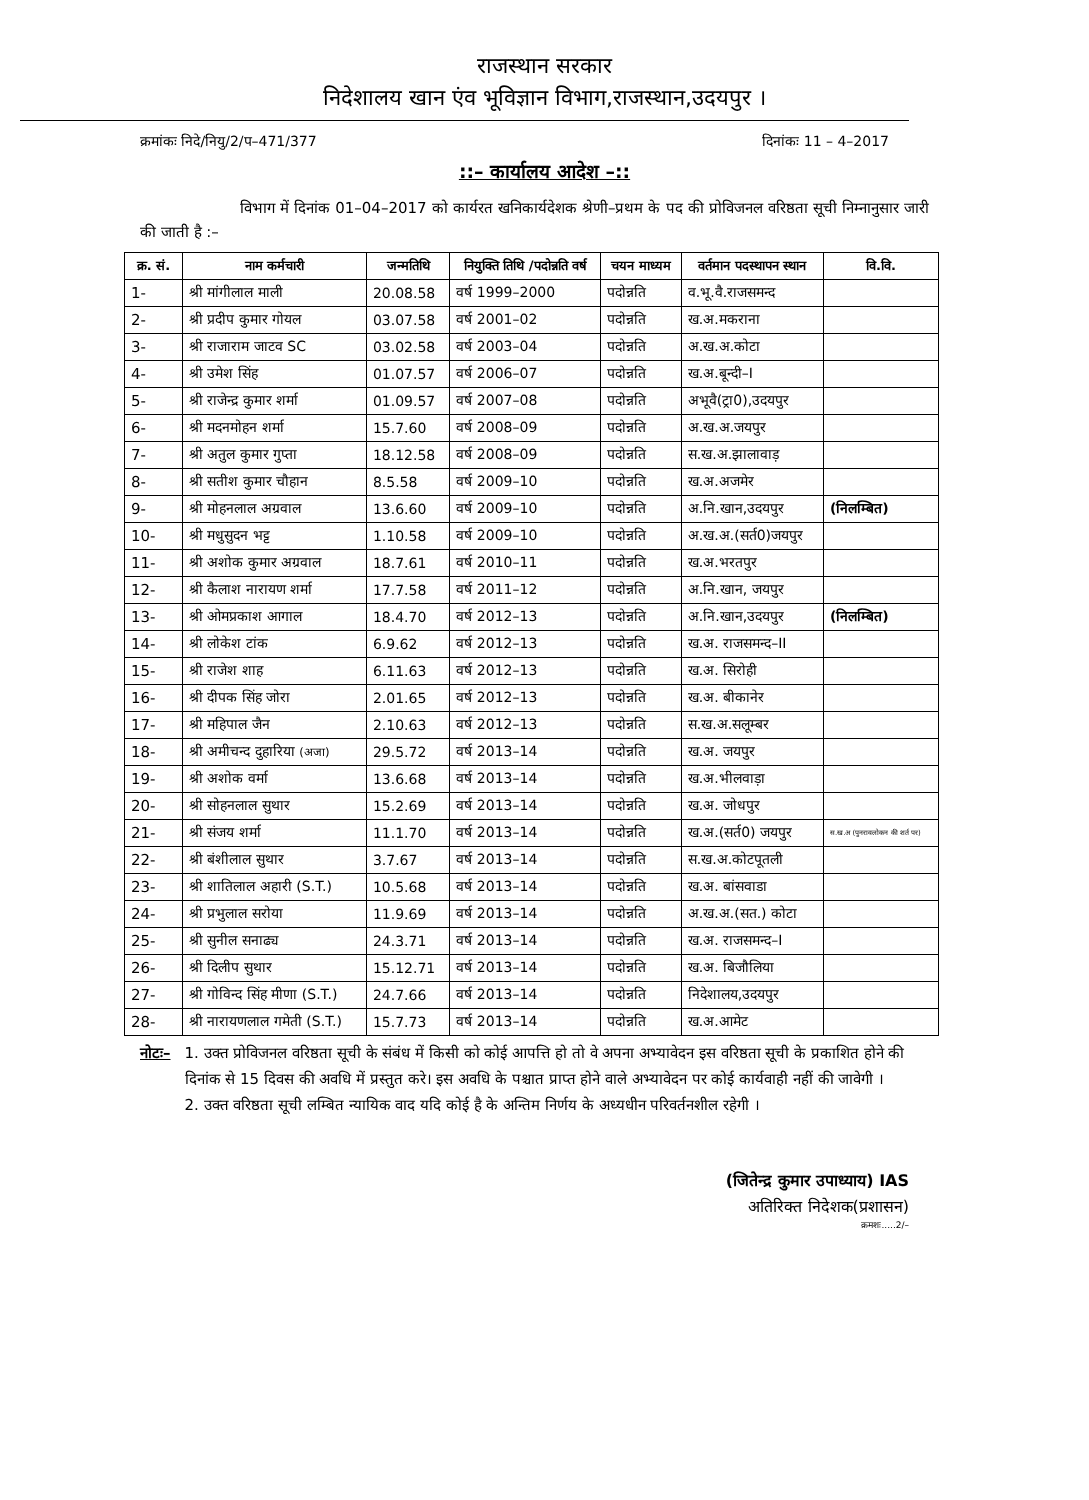राजस्थान सरकार
निदेशालय खान एंव भूविज्ञान विभाग,राजस्थान,उदयपुर ।
क्रमांकः निदे/नियु/2/प–471/377 दिनांकः 11 – 4–2017
::– कार्यालय आदेश –::
विभाग में दिनांक 01–04–2017 को कार्यरत खनिकार्यदेशक श्रेणी–प्रथम के पद की प्रोविजनल वरिष्ठता सूची निम्नानुसार जारी की जाती है :–
| क्र. सं. | नाम कर्मचारी | जन्मतिथि | नियुक्ति तिथि /पदोन्नति वर्ष | चयन माध्यम | वर्तमान पदस्थापन स्थान | वि.वि. |
| --- | --- | --- | --- | --- | --- | --- |
| 1- | श्री मांगीलाल माली | 20.08.58 | वर्ष 1999–2000 | पदोन्नति | व.भू.वै.राजसमन्द | |
| 2- | श्री प्रदीप कुमार गोयल | 03.07.58 | वर्ष 2001–02 | पदोन्नति | ख.अ.मकराना | |
| 3- | श्री राजाराम जाटव SC | 03.02.58 | वर्ष 2003–04 | पदोन्नति | अ.ख.अ.कोटा | |
| 4- | श्री उमेश सिंह | 01.07.57 | वर्ष 2006–07 | पदोन्नति | ख.अ.बून्दी–I | |
| 5- | श्री राजेन्द्र कुमार शर्मा | 01.09.57 | वर्ष 2007–08 | पदोन्नति | अभूवै(ट्रा0),उदयपुर | |
| 6- | श्री मदनमोहन शर्मा | 15.7.60 | वर्ष 2008–09 | पदोन्नति | अ.ख.अ.जयपुर | |
| 7- | श्री अतुल कुमार गुप्ता | 18.12.58 | वर्ष 2008–09 | पदोन्नति | स.ख.अ.झालावाड़ | |
| 8- | श्री सतीश कुमार चौहान | 8.5.58 | वर्ष 2009–10 | पदोन्नति | ख.अ.अजमेर | |
| 9- | श्री मोहनलाल अग्रवाल | 13.6.60 | वर्ष 2009–10 | पदोन्नति | अ.नि.खान,उदयपुर | (निलम्बित) |
| 10- | श्री मधुसुदन भट्ट | 1.10.58 | वर्ष 2009–10 | पदोन्नति | अ.ख.अ.(सर्त0)जयपुर | |
| 11- | श्री अशोक कुमार अग्रवाल | 18.7.61 | वर्ष 2010–11 | पदोन्नति | ख.अ.भरतपुर | |
| 12- | श्री कैलाश नारायण शर्मा | 17.7.58 | वर्ष 2011–12 | पदोन्नति | अ.नि.खान, जयपुर | |
| 13- | श्री ओमप्रकाश आगाल | 18.4.70 | वर्ष 2012–13 | पदोन्नति | अ.नि.खान,उदयपुर | (निलम्बित) |
| 14- | श्री लोकेश टांक | 6.9.62 | वर्ष 2012–13 | पदोन्नति | ख.अ. राजसमन्द–II | |
| 15- | श्री राजेश शाह | 6.11.63 | वर्ष 2012–13 | पदोन्नति | ख.अ. सिरोही | |
| 16- | श्री दीपक सिंह जोरा | 2.01.65 | वर्ष 2012–13 | पदोन्नति | ख.अ. बीकानेर | |
| 17- | श्री महिपाल जैन | 2.10.63 | वर्ष 2012–13 | पदोन्नति | स.ख.अ.सलूम्बर | |
| 18- | श्री अमीचन्द दुहारिया (अजा) | 29.5.72 | वर्ष 2013–14 | पदोन्नति | ख.अ. जयपुर | |
| 19- | श्री अशोक वर्मा | 13.6.68 | वर्ष 2013–14 | पदोन्नति | ख.अ.भीलवाड़ा | |
| 20- | श्री सोहनलाल सुथार | 15.2.69 | वर्ष 2013–14 | पदोन्नति | ख.अ. जोधपुर | |
| 21- | श्री संजय शर्मा | 11.1.70 | वर्ष 2013–14 | पदोन्नति | ख.अ.(सर्त0) जयपुर | स.ख.अ (पुनरावलोकन की शर्त पर) |
| 22- | श्री बंशीलाल सुथार | 3.7.67 | वर्ष 2013–14 | पदोन्नति | स.ख.अ.कोटपूतली | |
| 23- | श्री शातिलाल अहारी (S.T.) | 10.5.68 | वर्ष 2013–14 | पदोन्नति | ख.अ. बांसवाडा | |
| 24- | श्री प्रभुलाल सरोया | 11.9.69 | वर्ष 2013–14 | पदोन्नति | अ.ख.अ.(सत.) कोटा | |
| 25- | श्री सुनील सनाढ्य | 24.3.71 | वर्ष 2013–14 | पदोन्नति | ख.अ. राजसमन्द–I | |
| 26- | श्री दिलीप सुथार | 15.12.71 | वर्ष 2013–14 | पदोन्नति | ख.अ. बिजौलिया | |
| 27- | श्री गोविन्द सिंह मीणा (S.T.) | 24.7.66 | वर्ष 2013–14 | पदोन्नति | निदेशालय,उदयपुर | |
| 28- | श्री नारायणलाल गमेती (S.T.) | 15.7.73 | वर्ष 2013–14 | पदोन्नति | ख.अ.आमेट | |
नोटः– 1. उक्त प्रोविजनल वरिष्ठता सूची के संबंध में किसी को कोई आपत्ति हो तो वे अपना अभ्यावेदन इस वरिष्ठता सूची के प्रकाशित होने की दिनांक से 15 दिवस की अवधि में प्रस्तुत करे। इस अवधि के पश्चात प्राप्त होने वाले अभ्यावेदन पर कोई कार्यवाही नहीं की जावेगी ।
2. उक्त वरिष्ठता सूची लम्बित न्यायिक वाद यदि कोई है के अन्तिम निर्णय के अध्यधीन परिवर्तनशील रहेगी ।
(जितेन्द्र कुमार उपाध्याय) IAS
अतिरिक्त निदेशक(प्रशासन)
क्रमशः.....2/–